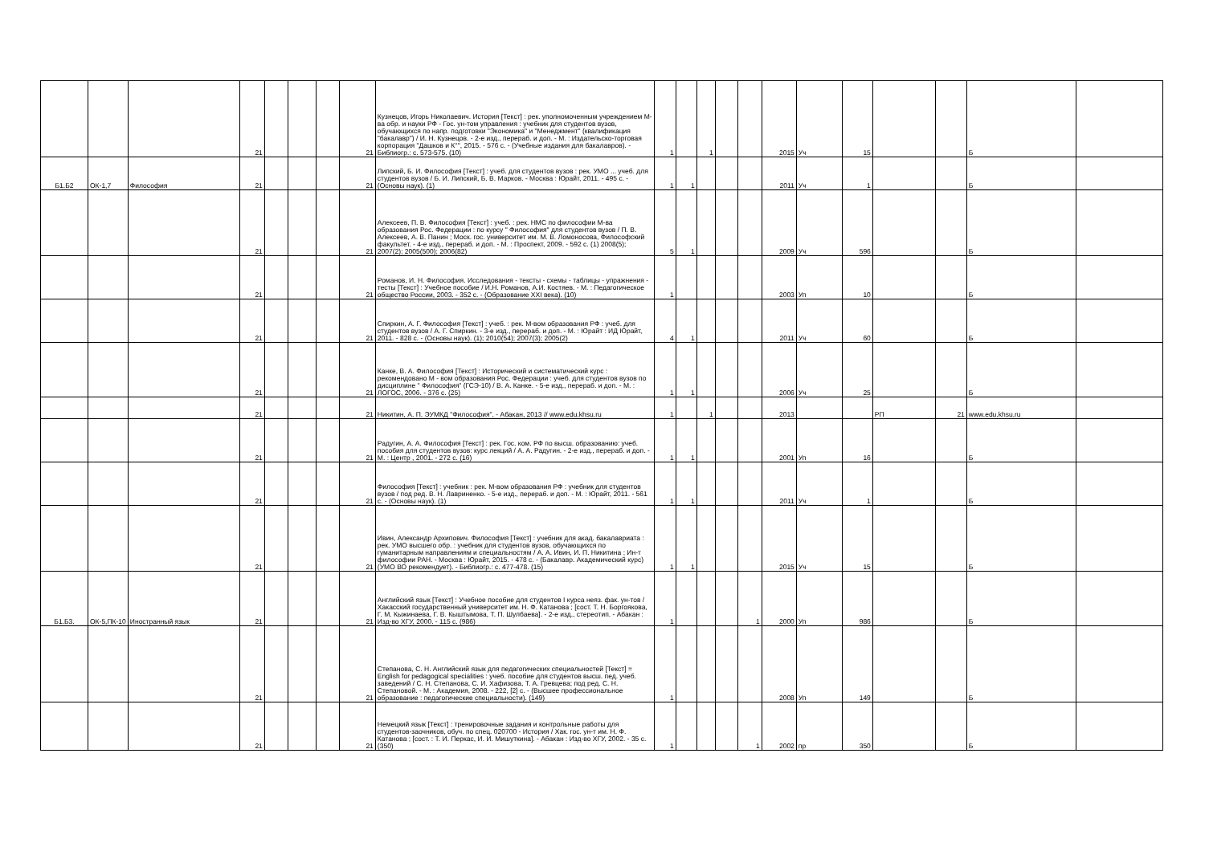| | | | 21 | | | | 21 | Кузнецов, Игорь Николаевич. История [Текст] : рек. уполномоченным учреждением М-ва обр. и науки РФ - Гос. ун-том управления : учебник для студентов вузов, обучающихся по напр. подготовки "Экономика" и "Менеджмент" (квалификация "бакалавр") / И. Н. Кузнецов. - 2-е изд., перераб. и доп. - М. : Издательско-торговая корпорация "Дашков и К°", 2015. - 576 с. - (Учебные издания для бакалавров). - Библиогр.: с. 573-575. (10) | 1 | | 1 | | | 2015 | Уч | 15 | | | Б | |
| Б1.Б2 | ОК-1,7 | Философия | 21 | | | | 21 | Липский, Б. И. Философия [Текст] : учеб. для студентов вузов : рек. УМО ... учеб. для студентов вузов / Б. И. Липский, Б. В. Марков. - Москва : Юрайт, 2011. - 495 с. - (Основы наук). (1) | 1 | 1 | | | | 2011 | Уч | 1 | | | Б | |
| | | | 21 | | | | 21 | Алексеев, П. В. Философия [Текст] : учеб. : рек. НМС по философии М-ва образования Рос. Федерации : по курсу " Философия" для студентов вузов / П. В. Алексеев, А. В. Панин ; Моск. гос. университет им. М. В. Ломоносова, Философский факультет. - 4-е изд., перераб. и доп. - М. : Проспект, 2009. - 592 с. (1) 2008(5); 2007(2); 2005(500); 2006(82) | 5 | 1 | | | | 2009 | Уч | 596 | | | Б | |
| | | | 21 | | | | 21 | Романов, И. Н. Философия. Исследования - тексты - схемы - таблицы - упражнения - тесты [Текст] : Учебное пособие / И.Н. Романов, А.И. Костяев. - М. : Педагогическое общество России, 2003. - 352 с. - (Образование XXI века). (10) | 1 | | | | | 2003 | Уп | 10 | | | Б | |
| | | | 21 | | | | 21 | Спиркин, А. Г. Философия [Текст] : учеб. : рек. М-вом образования РФ : учеб. для студентов вузов / А. Г. Спиркин. - 3-е изд., перераб. и доп. - М. : Юрайт : ИД Юрайт, 2011. - 828 с. - (Основы наук). (1); 2010(54); 2007(3); 2005(2) | 4 | 1 | | | | 2011 | Уч | 60 | | | Б | |
| | | | 21 | | | | 21 | Канке, В. А. Философия [Текст] : Исторический и систематический курс : рекомендовано М - вом образования Рос. Федерации : учеб. для студентов вузов по дисциплине " Философия" (ГСЭ-10) / В. А. Канке. - 5-е изд., перераб. и доп. - М. : ЛОГОС, 2006. - 376 с. (25) | 1 | 1 | | | | 2006 | Уч | 25 | | | Б | |
| | | | 21 | | | | 21 | Никитин, А. П. ЭУМКД "Философия". - Абакан, 2013 // www.edu.khsu.ru | 1 | | 1 | | | 2013 | | | РП | 21 | www.edu.khsu.ru | |
| | | | 21 | | | | 21 | Радугин, А. А. Философия [Текст] : рек. Гос. ком. РФ по высш. образованию: учеб. пособия для студентов вузов: курс лекций / А. А. Радугин. - 2-е изд., перераб. и доп. - М. : Центр , 2001. - 272 с. (16) | 1 | 1 | | | | 2001 | Уп | 16 | | | Б | |
| | | | 21 | | | | 21 | Философия [Текст] : учебник : рек. М-вом образования РФ : учебник для студентов вузов / под ред. В. Н. Лавриненко. - 5-е изд., перераб. и доп. - М. : Юрайт, 2011. - 561 с. - (Основы наук). (1) | 1 | 1 | | | | 2011 | Уч | 1 | | | Б | |
| | | | 21 | | | | 21 | Ивин, Александр Архипович. Философия [Текст] : учебник для акад. бакалавриата : рек. УМО высшего обр. : учебник для студентов вузов, обучающихся по гуманитарным направлениям и специальностям / А. А. Ивин, И. П. Никитина ; Ин-т философии РАН. - Москва : Юрайт, 2015. - 478 с. - (Бакалавр. Академический курс) (УМО ВО рекомендует). - Библиогр.: с. 477-478. (15) | 1 | 1 | | | | 2015 | Уч | 15 | | | Б | |
| Б1.Б3. | ОК-5,ПК-10 | Иностранный язык | 21 | | | | 21 | Английский язык [Текст] : Учебное пособие для студентов I курса неяз. фак. ун-тов / Хакасский государственный университет им. Н. Ф. Катанова ; [сост. Т. Н. Боргоякова, Г. М. Кыжинаева, Г. В. Кыштымова, Т. П. Шулбаева]. - 2-е изд., стереотип. - Абакан : Изд-во ХГУ, 2000. - 115 с. (986) | 1 | | | | 1 | 2000 | Уп | 986 | | | Б | |
| | | | 21 | | | | 21 | Степанова, С. Н. Английский язык для педагогических специальностей [Текст] = English for pedagogical specialities : учеб. пособие для студентов высш. пед. учеб. заведений / С. Н. Степанова, С. И. Хафизова, Т. А. Гревцева; под ред. С. Н. Степановой. - М. : Академия, 2008. - 222, [2] с. - (Высшее профессиональное образование : педагогические специальности). (149) | 1 | | | | | 2008 | Уп | 149 | | | Б | |
| | | | 21 | | | | 21 | Немецкий язык [Текст] : тренировочные задания и контрольные работы для студентов-заочников, обуч. по спец. 020700 - История / Хак. гос. ун-т им. Н. Ф. Катанова ; [сост. : Т. И. Перкас, И. И. Мишуткина]. - Абакан : Изд-во ХГУ, 2002. - 35 с. (350) | 1 | | | | 1 | 2002 | пр | 350 | | | Б | |